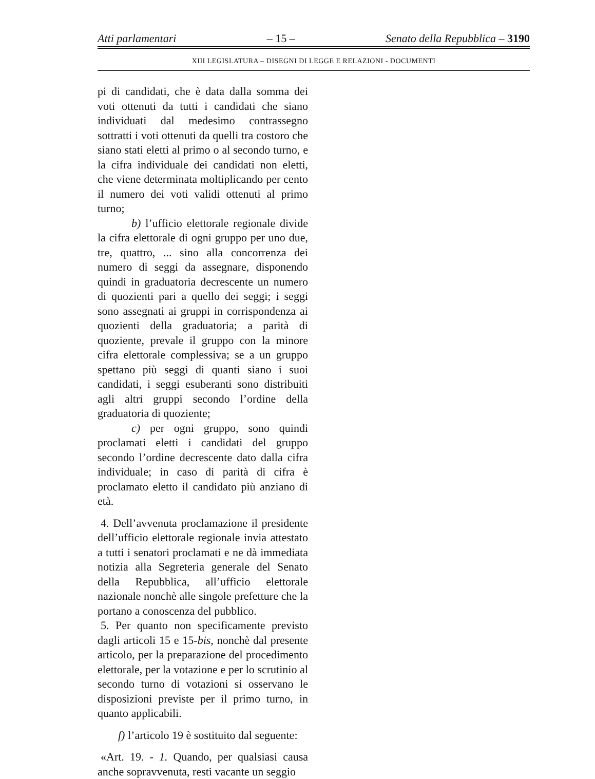Atti parlamentari – 15 – Senato della Repubblica – 3190
XIII LEGISLATURA – DISEGNI DI LEGGE E RELAZIONI - DOCUMENTI
pi di candidati, che è data dalla somma dei voti ottenuti da tutti i candidati che siano individuati dal medesimo contrassegno sottratti i voti ottenuti da quelli tra costoro che siano stati eletti al primo o al secondo turno, e la cifra individuale dei candidati non eletti, che viene determinata moltiplicando per cento il numero dei voti validi ottenuti al primo turno;
b) l’ufficio elettorale regionale divide la cifra elettorale di ogni gruppo per uno due, tre, quattro, ... sino alla concorrenza dei numero di seggi da assegnare, disponendo quindi in graduatoria decrescente un numero di quozienti pari a quello dei seggi; i seggi sono assegnati ai gruppi in corrispondenza ai quozienti della graduatoria; a parità di quoziente, prevale il gruppo con la minore cifra elettorale complessiva; se a un gruppo spettano più seggi di quanti siano i suoi candidati, i seggi esuberanti sono distribuiti agli altri gruppi secondo l’ordine della graduatoria di quoziente;
c) per ogni gruppo, sono quindi proclamati eletti i candidati del gruppo secondo l’ordine decrescente dato dalla cifra individuale; in caso di parità di cifra è proclamato eletto il candidato più anziano di età.
4. Dell’avvenuta proclamazione il presidente dell’ufficio elettorale regionale invia attestato a tutti i senatori proclamati e ne dà immediata notizia alla Segreteria generale del Senato della Repubblica, all’ufficio elettorale nazionale nonchè alle singole prefetture che la portano a conoscenza del pubblico.
5. Per quanto non specificamente previsto dagli articoli 15 e 15-bis, nonchè dal presente articolo, per la preparazione del procedimento elettorale, per la votazione e per lo scrutinio al secondo turno di votazioni si osservano le disposizioni previste per il primo turno, in quanto applicabili.
f) l’articolo 19 è sostituito dal seguente:
«Art. 19. - 1. Quando, per qualsiasi causa anche sopravvenuta, resti vacante un seggio